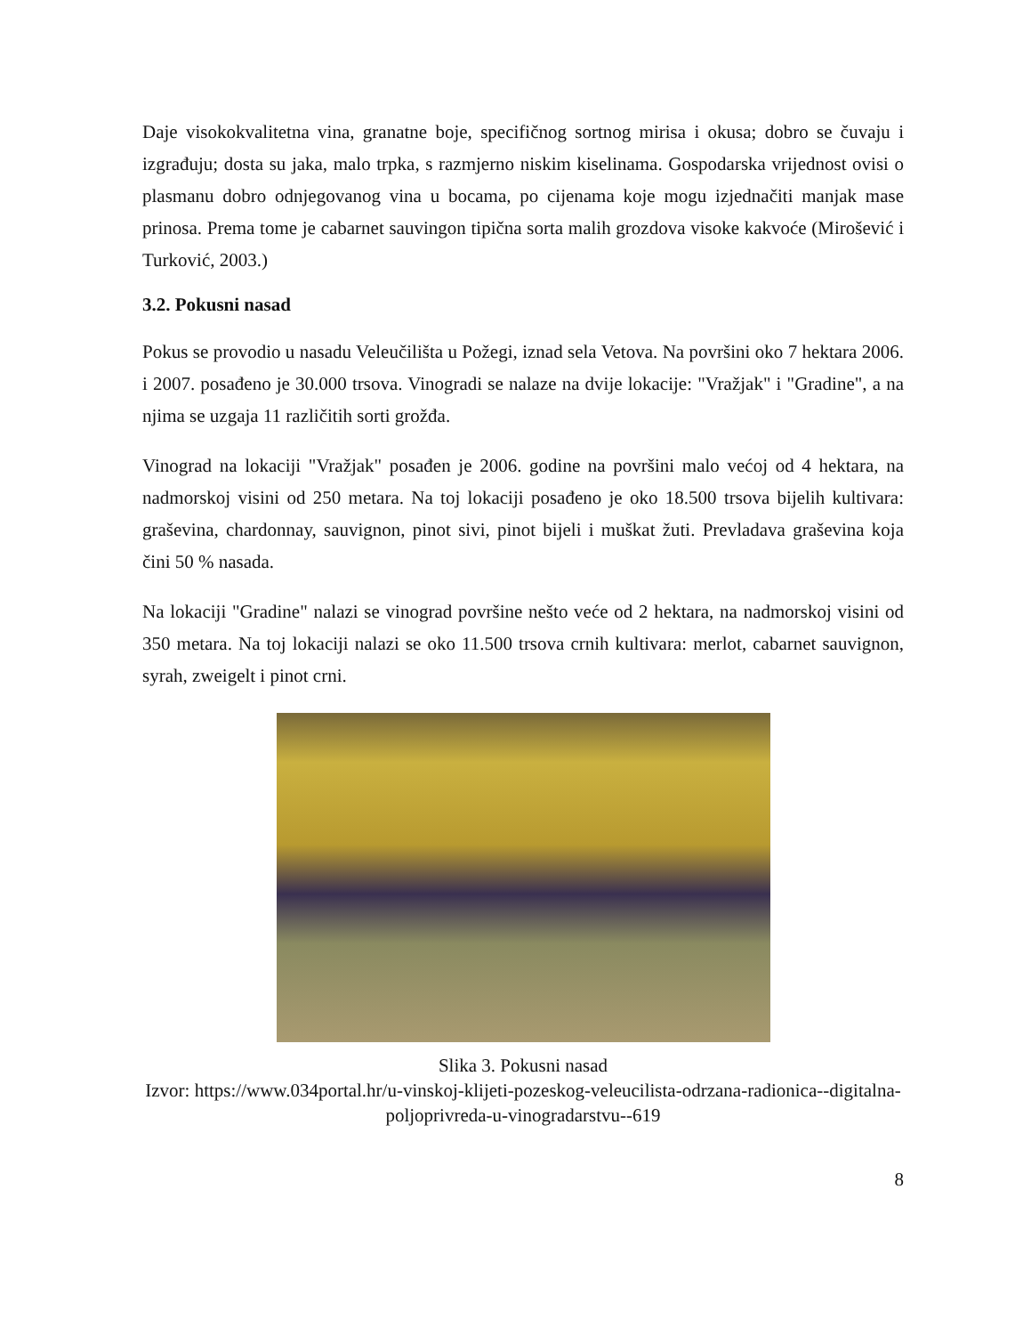Daje visokokvalitetna vina, granatne boje, specifičnog sortnog mirisa i okusa; dobro se čuvaju i izgrađuju; dosta su jaka, malo trpka, s razmjerno niskim kiselinama. Gospodarska vrijednost ovisi o plasmanu dobro odnjegovanog vina u bocama, po cijenama koje mogu izjednačiti manjak mase prinosa. Prema tome je cabarnet sauvingon tipična sorta malih grozdova visoke kakvoće (Mirošević i Turković, 2003.)
3.2. Pokusni nasad
Pokus se provodio u nasadu Veleučilišta u Požegi, iznad sela Vetova. Na površini oko 7 hektara 2006. i 2007. posađeno je 30.000 trsova. Vinogradi se nalaze na dvije lokacije: "Vražjak" i "Gradine", a na njima se uzgaja 11 različitih sorti grožđa.
Vinograd na lokaciji "Vražjak" posađen je 2006. godine na površini malo većoj od 4 hektara, na nadmorskoj visini od 250 metara. Na toj lokaciji posađeno je oko 18.500 trsova bijelih kultivara: graševina, chardonnay, sauvignon, pinot sivi, pinot bijeli i muškat žuti. Prevladava graševina koja čini 50 % nasada.
Na lokaciji "Gradine" nalazi se vinograd površine nešto veće od 2 hektara, na nadmorskoj visini od 350 metara. Na toj lokaciji nalazi se oko 11.500 trsova crnih kultivara: merlot, cabarnet sauvignon, syrah, zweigelt i pinot crni.
Slika 3. Pokusni nasad
Izvor: https://www.034portal.hr/u-vinskoj-klijeti-pozeskog-veleucilista-odrzana-radionica--digitalna-poljoprivreda-u-vinogradarstvu--619
8